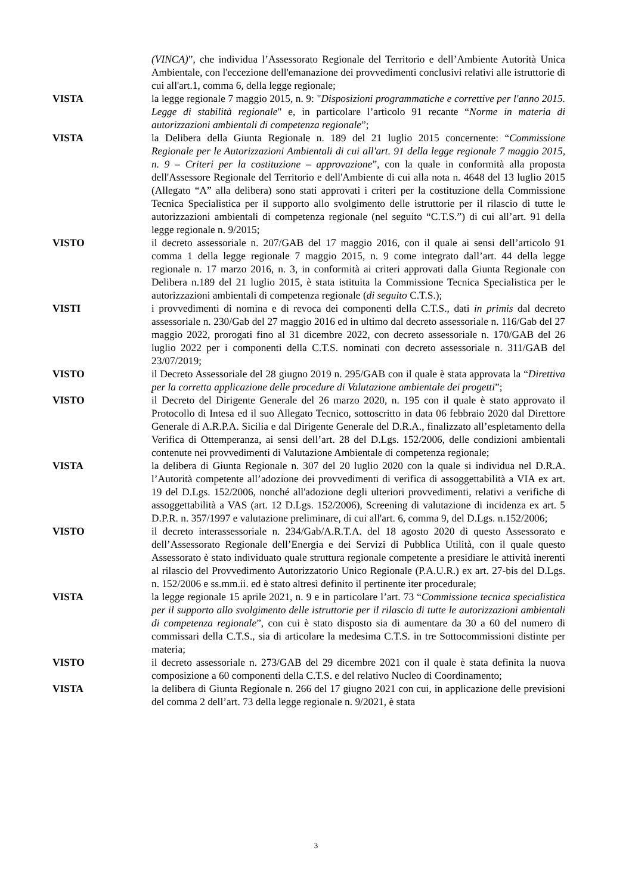(VINCA)”, che individua l’Assessorato Regionale del Territorio e dell’Ambiente Autorità Unica Ambientale, con l'eccezione dell'emanazione dei provvedimenti conclusivi relativi alle istruttorie di cui all'art.1, comma 6, della legge regionale;
VISTA la legge regionale 7 maggio 2015, n. 9: "Disposizioni programmatiche e correttive per l'anno 2015. Legge di stabilità regionale" e, in particolare l’articolo 91 recante “Norme in materia di autorizzazioni ambientali di competenza regionale”;
VISTA la Delibera della Giunta Regionale n. 189 del 21 luglio 2015 concernente: “Commissione Regionale per le Autorizzazioni Ambientali di cui all'art. 91 della legge regionale 7 maggio 2015, n. 9 – Criteri per la costituzione – approvazione”, con la quale in conformità alla proposta dell'Assessore Regionale del Territorio e dell'Ambiente di cui alla nota n. 4648 del 13 luglio 2015 (Allegato “A” alla delibera) sono stati approvati i criteri per la costituzione della Commissione Tecnica Specialistica per il supporto allo svolgimento delle istruttorie per il rilascio di tutte le autorizzazioni ambientali di competenza regionale (nel seguito “C.T.S.”) di cui all’art. 91 della legge regionale n. 9/2015;
VISTO il decreto assessoriale n. 207/GAB del 17 maggio 2016, con il quale ai sensi dell’articolo 91 comma 1 della legge regionale 7 maggio 2015, n. 9 come integrato dall’art. 44 della legge regionale n. 17 marzo 2016, n. 3, in conformità ai criteri approvati dalla Giunta Regionale con Delibera n.189 del 21 luglio 2015, è stata istituita la Commissione Tecnica Specialistica per le autorizzazioni ambientali di competenza regionale (di seguito C.T.S.);
VISTI i provvedimenti di nomina e di revoca dei componenti della C.T.S., dati in primis dal decreto assessoriale n. 230/Gab del 27 maggio 2016 ed in ultimo dal decreto assessoriale n. 116/Gab del 27 maggio 2022, prorogati fino al 31 dicembre 2022, con decreto assessoriale n. 170/GAB del 26 luglio 2022 per i componenti della C.T.S. nominati con decreto assessoriale n. 311/GAB del 23/07/2019;
VISTO il Decreto Assessoriale del 28 giugno 2019 n. 295/GAB con il quale è stata approvata la “Direttiva per la corretta applicazione delle procedure di Valutazione ambientale dei progetti”;
VISTO il Decreto del Dirigente Generale del 26 marzo 2020, n. 195 con il quale è stato approvato il Protocollo di Intesa ed il suo Allegato Tecnico, sottoscritto in data 06 febbraio 2020 dal Direttore Generale di A.R.P.A. Sicilia e dal Dirigente Generale del D.R.A., finalizzato all’espletamento della Verifica di Ottemperanza, ai sensi dell’art. 28 del D.Lgs. 152/2006, delle condizioni ambientali contenute nei provvedimenti di Valutazione Ambientale di competenza regionale;
VISTA la delibera di Giunta Regionale n. 307 del 20 luglio 2020 con la quale si individua nel D.R.A. l’Autorità competente all’adozione dei provvedimenti di verifica di assoggettabilità a VIA ex art. 19 del D.Lgs. 152/2006, nonché all'adozione degli ulteriori provvedimenti, relativi a verifiche di assoggettabilità a VAS (art. 12 D.Lgs. 152/2006), Screening di valutazione di incidenza ex art. 5 D.P.R. n. 357/1997 e valutazione preliminare, di cui all'art. 6, comma 9, del D.Lgs. n.152/2006;
VISTO il decreto interassessoriale n. 234/Gab/A.R.T.A. del 18 agosto 2020 di questo Assessorato e dell’Assessorato Regionale dell’Energia e dei Servizi di Pubblica Utilità, con il quale questo Assessorato è stato individuato quale struttura regionale competente a presidiare le attività inerenti al rilascio del Provvedimento Autorizzatorio Unico Regionale (P.A.U.R.) ex art. 27-bis del D.Lgs. n. 152/2006 e ss.mm.ii. ed è stato altresì definito il pertinente iter procedurale;
VISTA la legge regionale 15 aprile 2021, n. 9 e in particolare l’art. 73 “Commissione tecnica specialistica per il supporto allo svolgimento delle istruttorie per il rilascio di tutte le autorizzazioni ambientali di competenza regionale”, con cui è stato disposto sia di aumentare da 30 a 60 del numero di commissari della C.T.S., sia di articolare la medesima C.T.S. in tre Sottocommissioni distinte per materia;
VISTO il decreto assessoriale n. 273/GAB del 29 dicembre 2021 con il quale è stata definita la nuova composizione a 60 componenti della C.T.S. e del relativo Nucleo di Coordinamento;
VISTA la delibera di Giunta Regionale n. 266 del 17 giugno 2021 con cui, in applicazione delle previsioni del comma 2 dell’art. 73 della legge regionale n. 9/2021, è stata
3